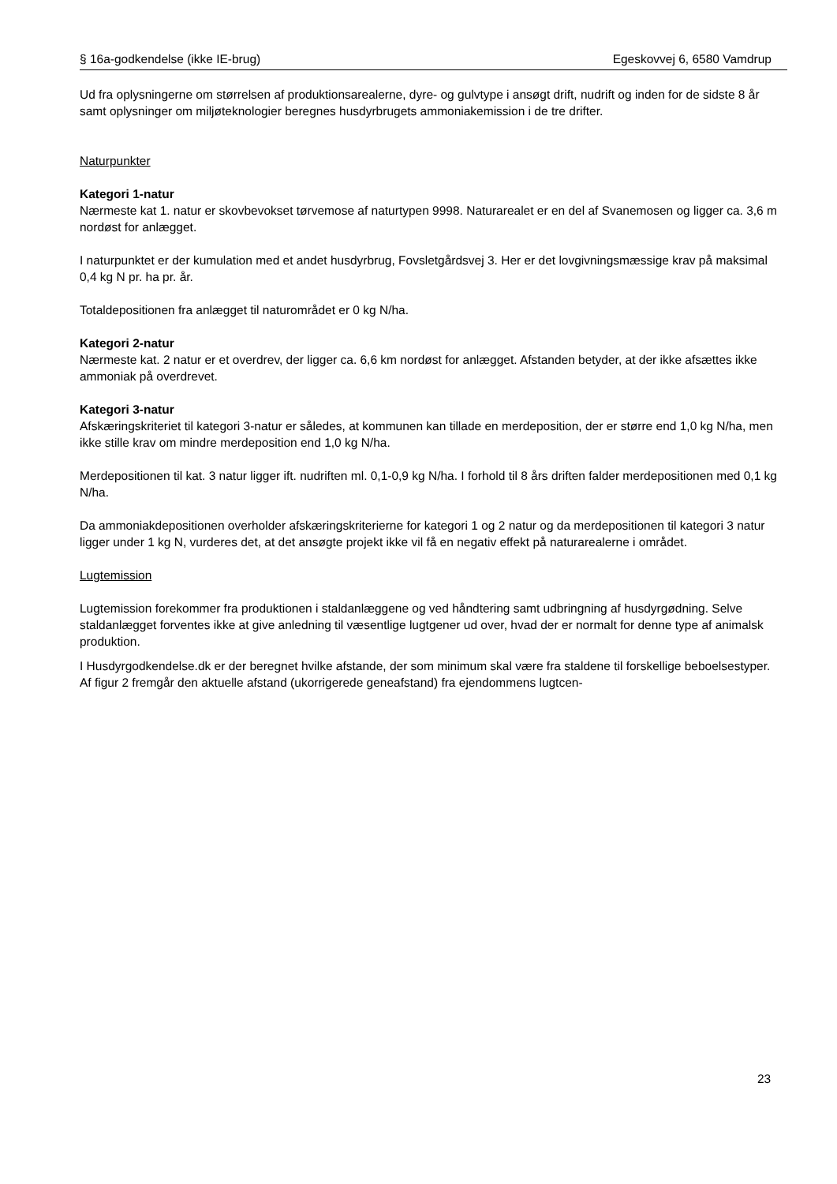§ 16a-godkendelse (ikke IE-brug) Egeskovvej 6, 6580 Vamdrup
Ud fra oplysningerne om størrelsen af produktionsarealerne, dyre- og gulvtype i ansøgt drift, nudrift og inden for de sidste 8 år samt oplysninger om miljøteknologier beregnes husdyrbrugets ammoniakemission i de tre drifter.
Naturpunkter
Kategori 1-natur
Nærmeste kat 1. natur er skovbevokset tørvemose af naturtypen 9998. Naturarealet er en del af Svanemosen og ligger ca. 3,6 m nordøst for anlægget.
I naturpunktet er der kumulation med et andet husdyrbrug, Fovsletgårdsvej 3. Her er det lovgivningsmæssige krav på maksimal 0,4 kg N pr. ha pr. år.
Totaldepositionen fra anlægget til naturområdet er 0 kg N/ha.
Kategori 2-natur
Nærmeste kat. 2 natur er et overdrev, der ligger ca. 6,6 km nordøst for anlægget. Afstanden betyder, at der ikke afsættes ikke ammoniak på overdrevet.
Kategori 3-natur
Afskæringskriteriet til kategori 3-natur er således, at kommunen kan tillade en merdeposition, der er større end 1,0 kg N/ha, men ikke stille krav om mindre merdeposition end 1,0 kg N/ha.
Merdepositionen til kat. 3 natur ligger ift. nudriften ml. 0,1-0,9 kg N/ha. I forhold til 8 års driften falder merdepositionen med 0,1 kg N/ha.
Da ammoniakdepositionen overholder afskæringskriterierne for kategori 1 og 2 natur og da merdepositionen til kategori 3 natur ligger under 1 kg N, vurderes det, at det ansøgte projekt ikke vil få en negativ effekt på naturarealerne i området.
Lugtemission
Lugtemission forekommer fra produktionen i staldanlæggene og ved håndtering samt udbringning af husdyrgødning. Selve staldanlægget forventes ikke at give anledning til væsentlige lugtgener ud over, hvad der er normalt for denne type af animalsk produktion.
I Husdyrgodkendelse.dk er der beregnet hvilke afstande, der som minimum skal være fra staldene til forskellige beboelsestyper. Af figur 2 fremgår den aktuelle afstand (ukorrigerede geneafstand) fra ejendommens lugtcen-
23